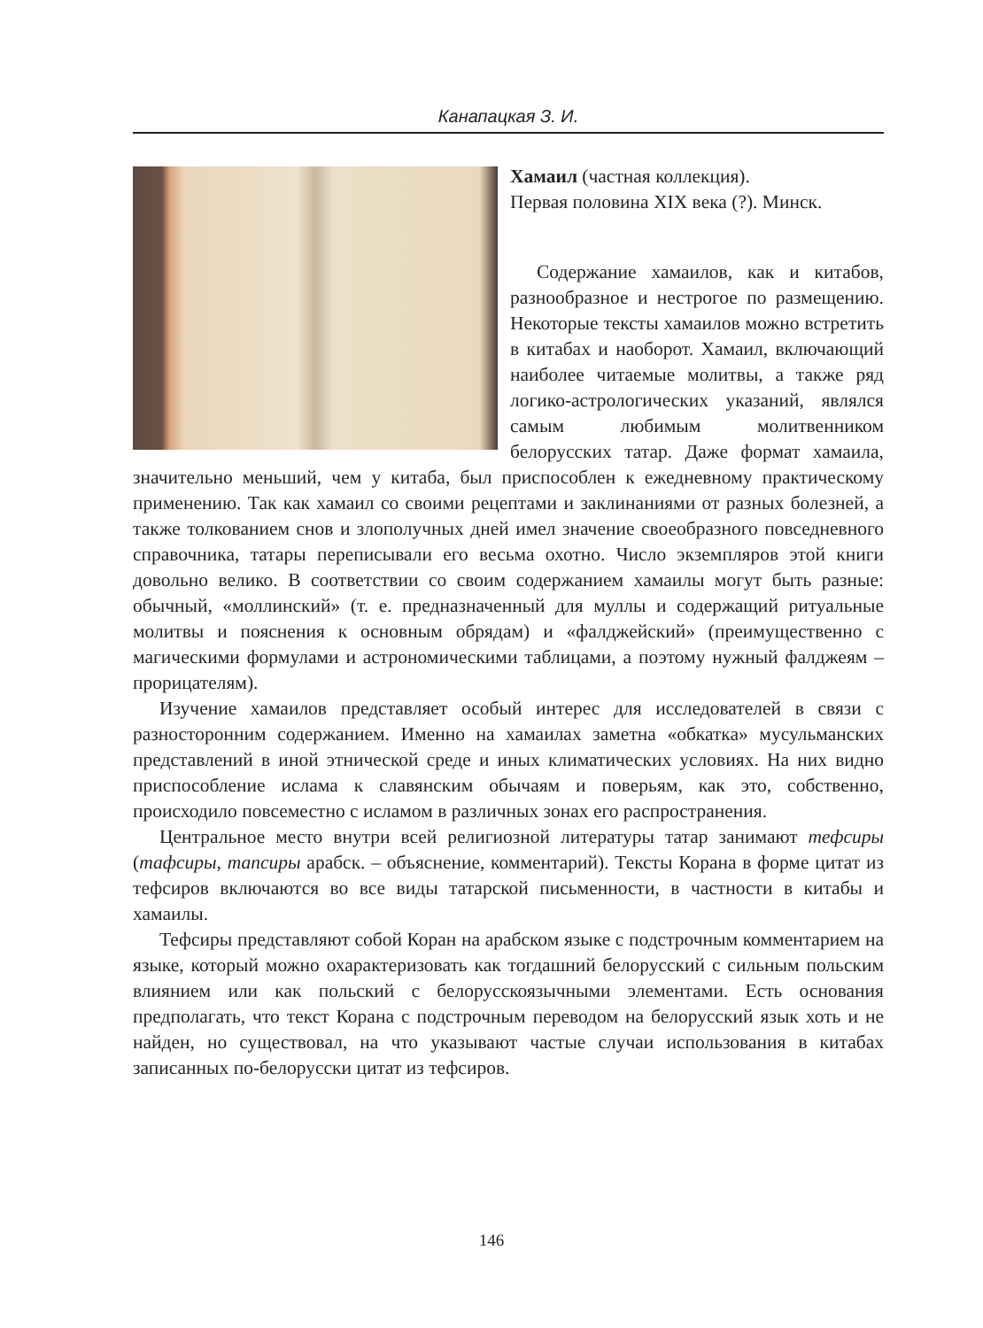Канапацкая З. И.
Хамаил (частная коллекция).
Первая половина XIX века (?). Минск.
Содержание хамаилов, как и китабов, разнообразное и нестрогое по размещению. Некоторые тексты хамаилов можно встретить в китабах и наоборот. Хамаил, включающий наиболее читаемые молитвы, а также ряд логико-астрологических указаний, являлся самым любимым молитвенником белорусских татар. Даже формат хамаила, значительно меньший, чем у китаба, был приспособлен к ежедневному практическому применению. Так как хамаил со своими рецептами и заклинаниями от разных болезней, а также толкованием снов и злополучных дней имел значение своеобразного повседневного справочника, татары переписывали его весьма охотно. Число экземпляров этой книги довольно велико. В соответствии со своим содержанием хамаилы могут быть разные: обычный, «моллинский» (т. е. предназначенный для муллы и содержащий ритуальные молитвы и пояснения к основным обрядам) и «фалджейский» (преимущественно с магическими формулами и астрономическими таблицами, а поэтому нужный фалджеям – прорицателям).
Изучение хамаилов представляет особый интерес для исследователей в связи с разносторонним содержанием. Именно на хамаилах заметна «обкатка» мусульманских представлений в иной этнической среде и иных климатических условиях. На них видно приспособление ислама к славянским обычаям и поверьям, как это, собственно, происходило повсеместно с исламом в различных зонах его распространения.
Центральное место внутри всей религиозной литературы татар занимают тефсиры (тафсиры, тапсиры арабск. – объяснение, комментарий). Тексты Корана в форме цитат из тефсиров включаются во все виды татарской письменности, в частности в китабы и хамаилы.
Тефсиры представляют собой Коран на арабском языке с подстрочным комментарием на языке, который можно охарактеризовать как тогдашний белорусский с сильным польским влиянием или как польский с белорусскоязычными элементами. Есть основания предполагать, что текст Корана с подстрочным переводом на белорусский язык хоть и не найден, но существовал, на что указывают частые случаи использования в китабах записанных по-белорусски цитат из тефсиров.
146